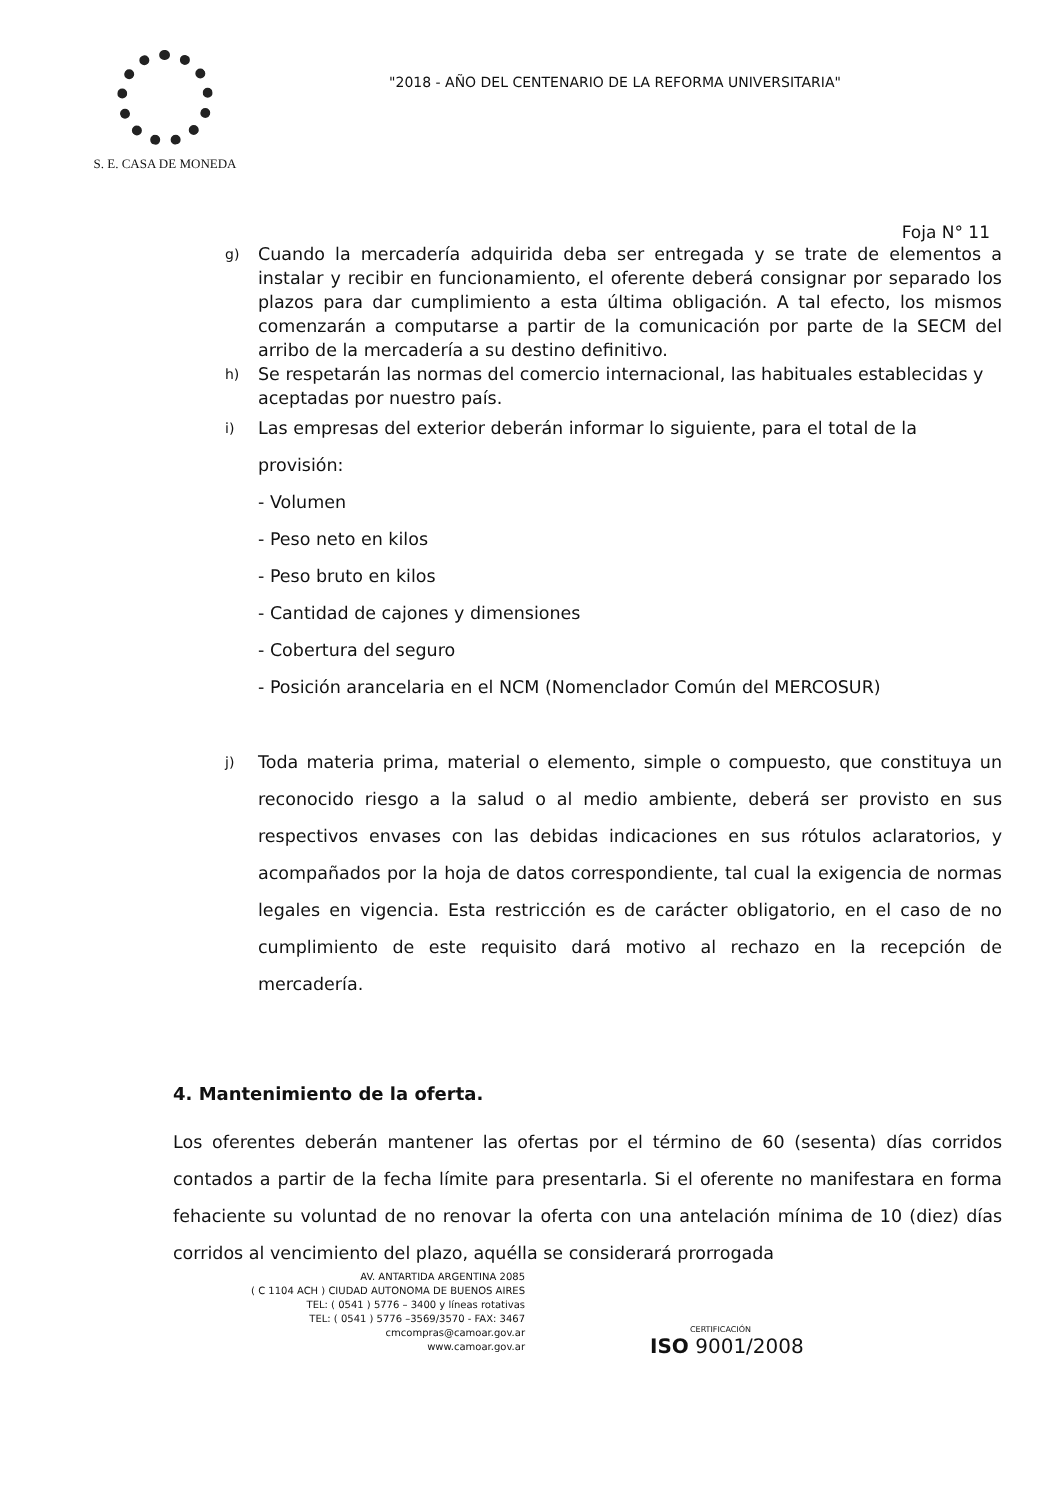S. E. CASA DE MONEDA
"2018 - AÑO DEL CENTENARIO DE LA REFORMA UNIVERSITARIA"
Foja N° 11
g) Cuando la mercadería adquirida deba ser entregada y se trate de elementos a instalar y recibir en funcionamiento, el oferente deberá consignar por separado los plazos para dar cumplimiento a esta última obligación. A tal efecto, los mismos comenzarán a computarse a partir de la comunicación por parte de la SECM del arribo de la mercadería a su destino definitivo.
h) Se respetarán las normas del comercio internacional, las habituales establecidas y aceptadas por nuestro país.
i)
Las empresas del exterior deberán informar lo siguiente, para el total de la provisión:
- Volumen
- Peso neto en kilos
- Peso bruto en kilos
- Cantidad de cajones y dimensiones
- Cobertura del seguro
- Posición arancelaria en el NCM (Nomenclador Común del MERCOSUR)
j) Toda materia prima, material o elemento, simple o compuesto, que constituya un reconocido riesgo a la salud o al medio ambiente, deberá ser provisto en sus respectivos envases con las debidas indicaciones en sus rótulos aclaratorios, y acompañados por la hoja de datos correspondiente, tal cual la exigencia de normas legales en vigencia. Esta restricción es de carácter obligatorio, en el caso de no cumplimiento de este requisito dará motivo al rechazo en la recepción de mercadería.
4. Mantenimiento de la oferta.
Los oferentes deberán mantener las ofertas por el término de 60 (sesenta) días corridos contados a partir de la fecha límite para presentarla. Si el oferente no manifestara en forma fehaciente su voluntad de no renovar la oferta con una antelación mínima de 10 (diez) días corridos al vencimiento del plazo, aquélla se considerará prorrogada
AV. ANTARTIDA ARGENTINA 2085
( C 1104 ACH ) CIUDAD AUTONOMA DE BUENOS AIRES
TEL: ( 0541 ) 5776 – 3400 y líneas rotativas
TEL: ( 0541 ) 5776 –3569/3570 - FAX: 3467
cmcompras@camoar.gov.ar
www.camoar.gov.ar
CERTIFICACIÓN
ISO 9001/2008